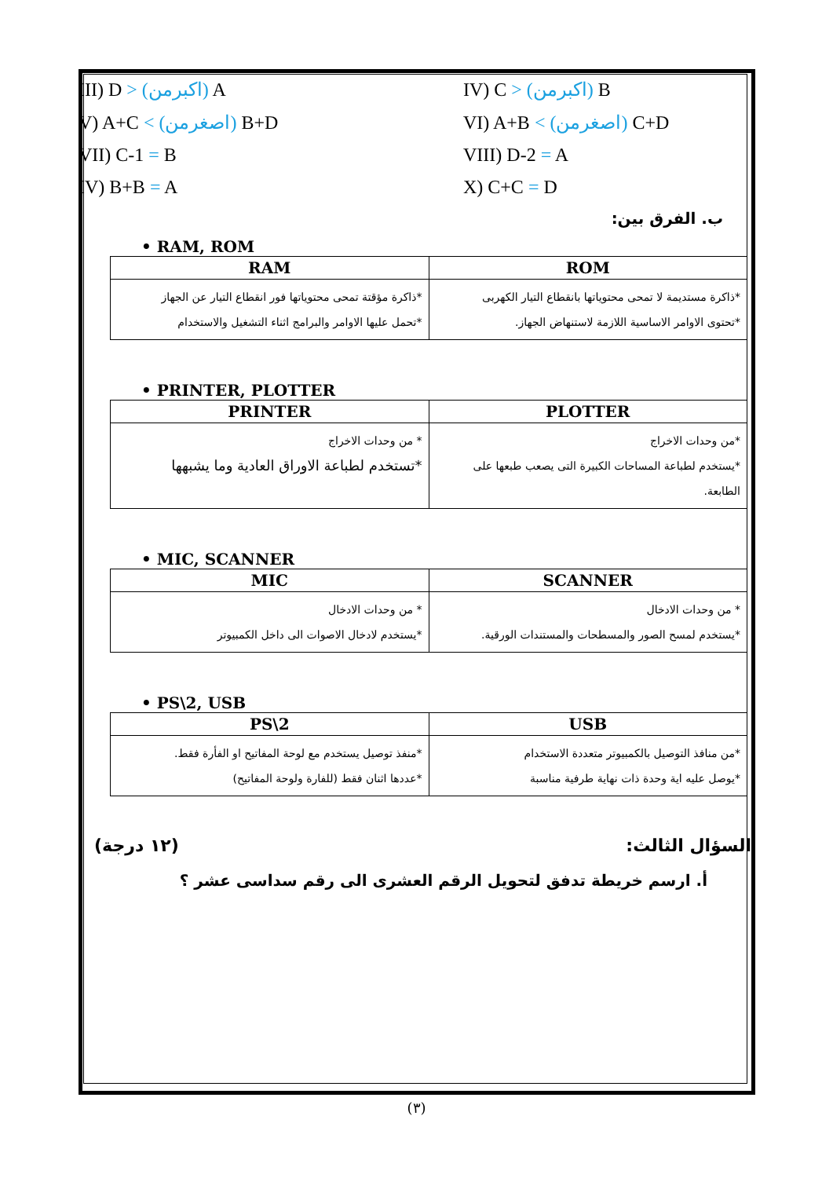III) D > (اكبرمن) A IV) C > (اكبرمن) B
V) A+C < (اصغرمن) B+D VI) A+B < (اصغرمن) C+D
VII) C-1 = B VIII) D-2 = A
IV) B+B = A X) C+C = D
ب. الفرق بين:
• RAM, ROM
| ROM | RAM |
| --- | --- |
| *ذاكرة مستديمة لا تمحى محتوياتها بانقطاع التيار الكهربى *تحتوى الاوامر الاساسية اللازمة لاستنهاض الجهاز. | *ذاكرة مؤقتة تمحى محتوياتها فور انقطاع التيار عن الجهاز *تحمل عليها الاوامر والبرامج اثناء التشغيل والاستخدام |
• PRINTER, PLOTTER
| PLOTTER | PRINTER |
| --- | --- |
| *من وحدات الاخراج *يستخدم لطباعة المساحات الكبيرة التى يصعب طبعها على الطابعة. | * من وحدات الاخراج *تستخدم لطباعة الاوراق العادية وما يشبهها |
• MIC, SCANNER
| SCANNER | MIC |
| --- | --- |
| * من وحدات الادخال *يستخدم لمسح الصور والمسطحات والمستندات الورقية. | * من وحدات الادخال *يستخدم لادخال الاصوات الى داخل الكمبيوتر |
• PS\2, USB
| USB | PS\2 |
| --- | --- |
| *من منافذ التوصيل بالكمبيوتر متعددة الاستخدام *يوصل عليه اية وحدة ذات نهاية طرفية مناسبة | *منفذ توصيل يستخدم مع لوحة المفاتيح او الفأرة فقط. *عددها اثنان فقط (للفارة ولوحة المفاتيح) |
السؤال الثالث: (١٢ درجة)
أ. ارسم خريطة تدفق لتحويل الرقم العشرى الى رقم سداسى عشر ؟
(٣)